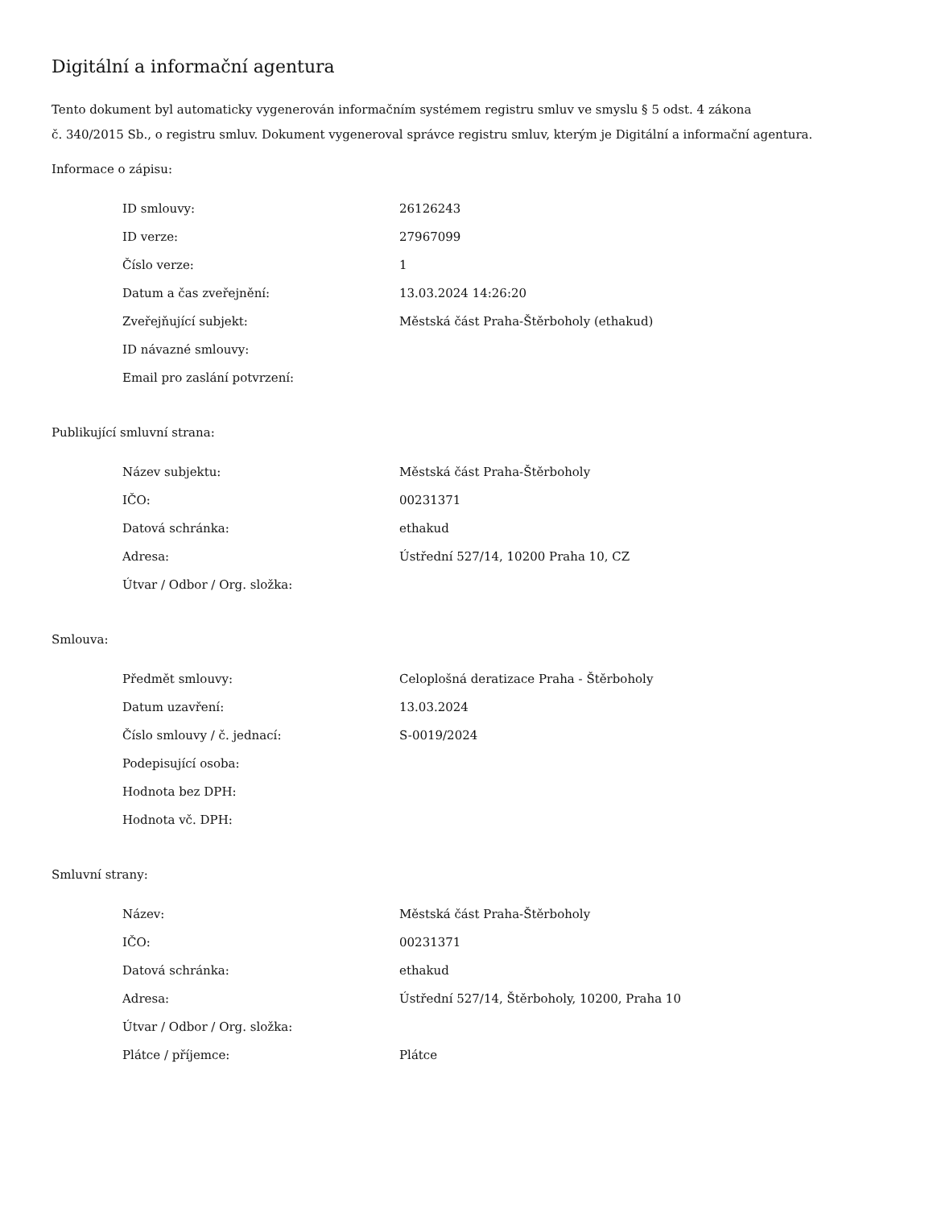Digitální a informační agentura
Tento dokument byl automaticky vygenerován informačním systémem registru smluv ve smyslu § 5 odst. 4 zákona
č. 340/2015 Sb., o registru smluv. Dokument vygeneroval správce registru smluv, kterým je Digitální a informační agentura.
Informace o zápisu:
| ID smlouvy: | 26126243 |
| ID verze: | 27967099 |
| Číslo verze: | 1 |
| Datum a čas zveřejnění: | 13.03.2024 14:26:20 |
| Zveřejňující subjekt: | Městská část Praha-Štěrboholy (ethakud) |
| ID návazné smlouvy: | |
| Email pro zaslání potvrzení: | |
Publikující smluvní strana:
| Název subjektu: | Městská část Praha-Štěrboholy |
| IČO: | 00231371 |
| Datová schránka: | ethakud |
| Adresa: | Ústřední 527/14, 10200 Praha 10, CZ |
| Útvar / Odbor / Org. složka: | |
Smlouva:
| Předmět smlouvy: | Celoplošná deratizace Praha - Štěrboholy |
| Datum uzavření: | 13.03.2024 |
| Číslo smlouvy / č. jednací: | S-0019/2024 |
| Podepisující osoba: | |
| Hodnota bez DPH: | |
| Hodnota vč. DPH: | |
Smluvní strany:
| Název: | Městská část Praha-Štěrboholy |
| IČO: | 00231371 |
| Datová schránka: | ethakud |
| Adresa: | Ústřední 527/14, Štěrboholy, 10200, Praha 10 |
| Útvar / Odbor / Org. složka: | |
| Plátce / příjemce: | Plátce |